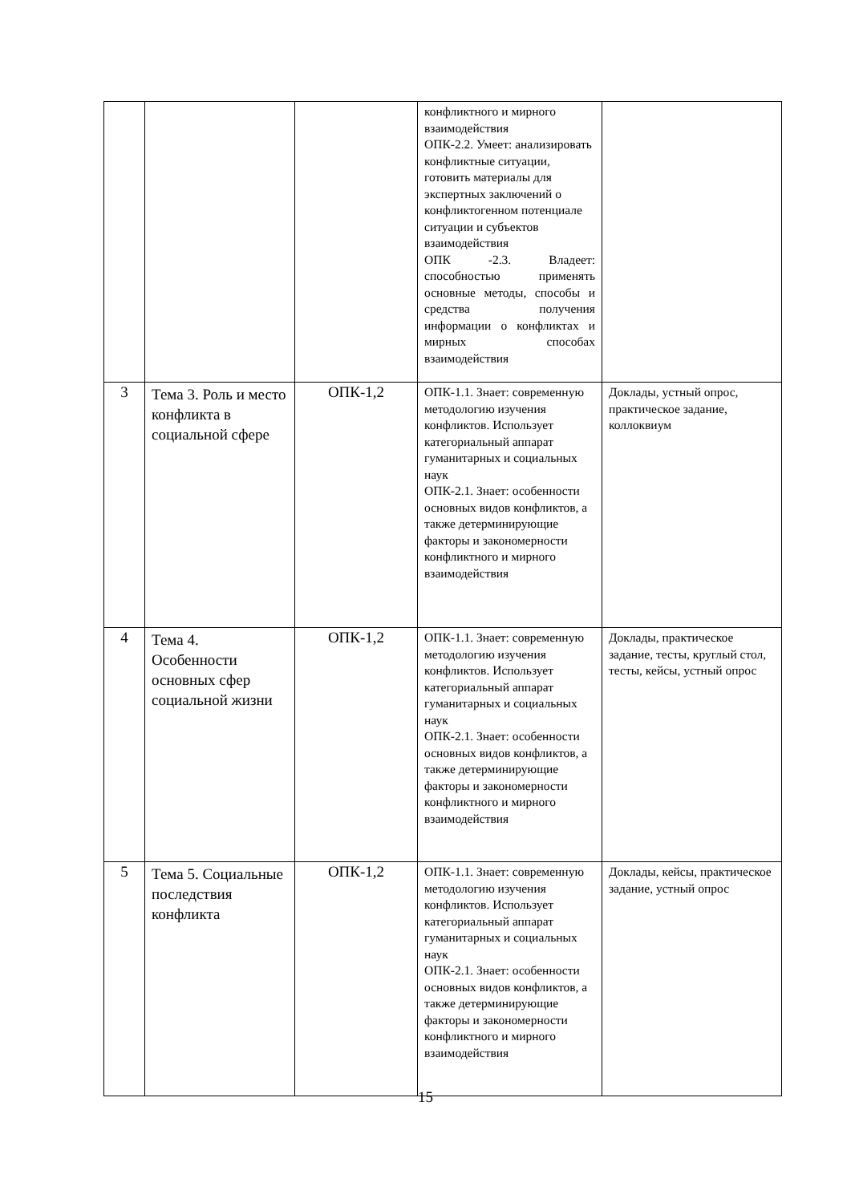| | | | конфликтного и мирного взаимодействия ОПК-2.2. Умеет: анализировать конфликтные ситуации, готовить материалы для экспертных заключений о конфликтогенном потенциале ситуации и субъектов взаимодействия ОПК -2.3. Владеет: способностью применять основные методы, способы и средства получения информации о конфликтах и мирных способах взаимодействия | |
| 3 | Тема 3. Роль и место конфликта в социальной сфере | ОПК-1,2 | ОПК-1.1. Знает: современную методологию изучения конфликтов. Использует категориальный аппарат гуманитарных и социальных наук ОПК-2.1. Знает: особенности основных видов конфликтов, а также детерминирующие факторы и закономерности конфликтного и мирного взаимодействия | Доклады, устный опрос, практическое задание, коллоквиум |
| 4 | Тема 4. Особенности основных сфер социальной жизни | ОПК-1,2 | ОПК-1.1. Знает: современную методологию изучения конфликтов. Использует категориальный аппарат гуманитарных и социальных наук ОПК-2.1. Знает: особенности основных видов конфликтов, а также детерминирующие факторы и закономерности конфликтного и мирного взаимодействия | Доклады, практическое задание, тесты, круглый стол, тесты, кейсы, устный опрос |
| 5 | Тема 5. Социальные последствия конфликта | ОПК-1,2 | ОПК-1.1. Знает: современную методологию изучения конфликтов. Использует категориальный аппарат гуманитарных и социальных наук ОПК-2.1. Знает: особенности основных видов конфликтов, а также детерминирующие факторы и закономерности конфликтного и мирного взаимодействия | Доклады, кейсы, практическое задание, устный опрос |
15